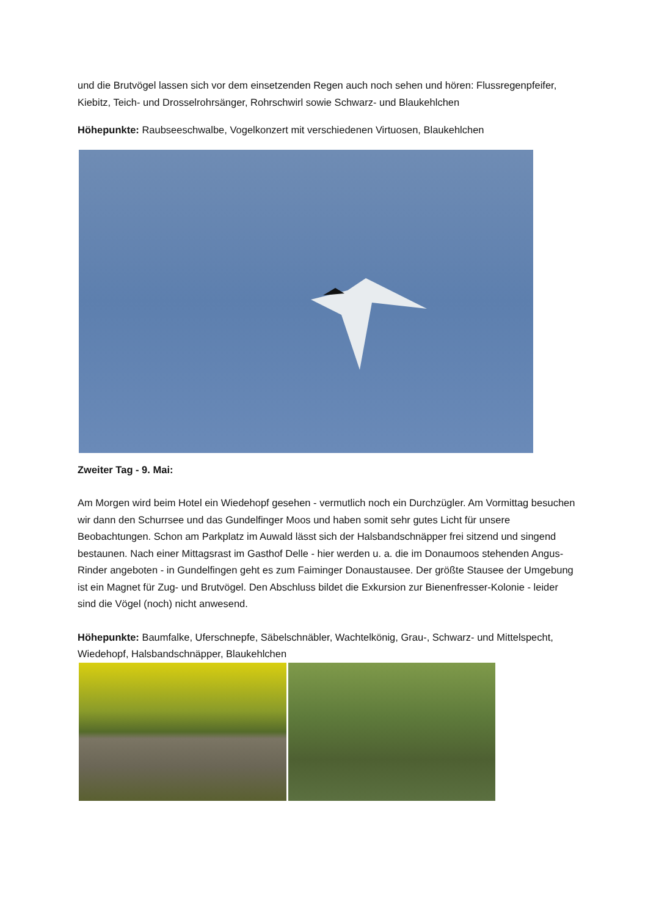und die Brutvögel lassen sich vor dem einsetzenden Regen auch noch sehen und hören: Flussregenpfeifer, Kiebitz, Teich- und Drosselrohrsänger, Rohrschwirl sowie Schwarz- und Blaukehlchen
Höhepunkte: Raubseeschwalbe, Vogelkonzert mit verschiedenen Virtuosen, Blaukehlchen
Zweiter Tag - 9. Mai:
Am Morgen wird beim Hotel ein Wiedehopf gesehen - vermutlich noch ein Durchzügler. Am Vormittag besuchen wir dann den Schurrsee und das Gundelfinger Moos und haben somit sehr gutes Licht für unsere Beobachtungen. Schon am Parkplatz im Auwald lässt sich der Halsbandschnäpper frei sitzend und singend bestaunen. Nach einer Mittagsrast im Gasthof Delle - hier werden u. a. die im Donaumoos stehenden Angus-Rinder angeboten - in Gundelfingen geht es zum Faiminger Donaustausee. Der größte Stausee der Umgebung ist ein Magnet für Zug- und Brutvögel. Den Abschluss bildet die Exkursion zur Bienenfresser-Kolonie - leider sind die Vögel (noch) nicht anwesend.
Höhepunkte: Baumfalke, Uferschnepfe, Säbelschnäbler, Wachtelkönig, Grau-, Schwarz- und Mittelspecht, Wiedehopf, Halsbandschnäpper, Blaukehlchen